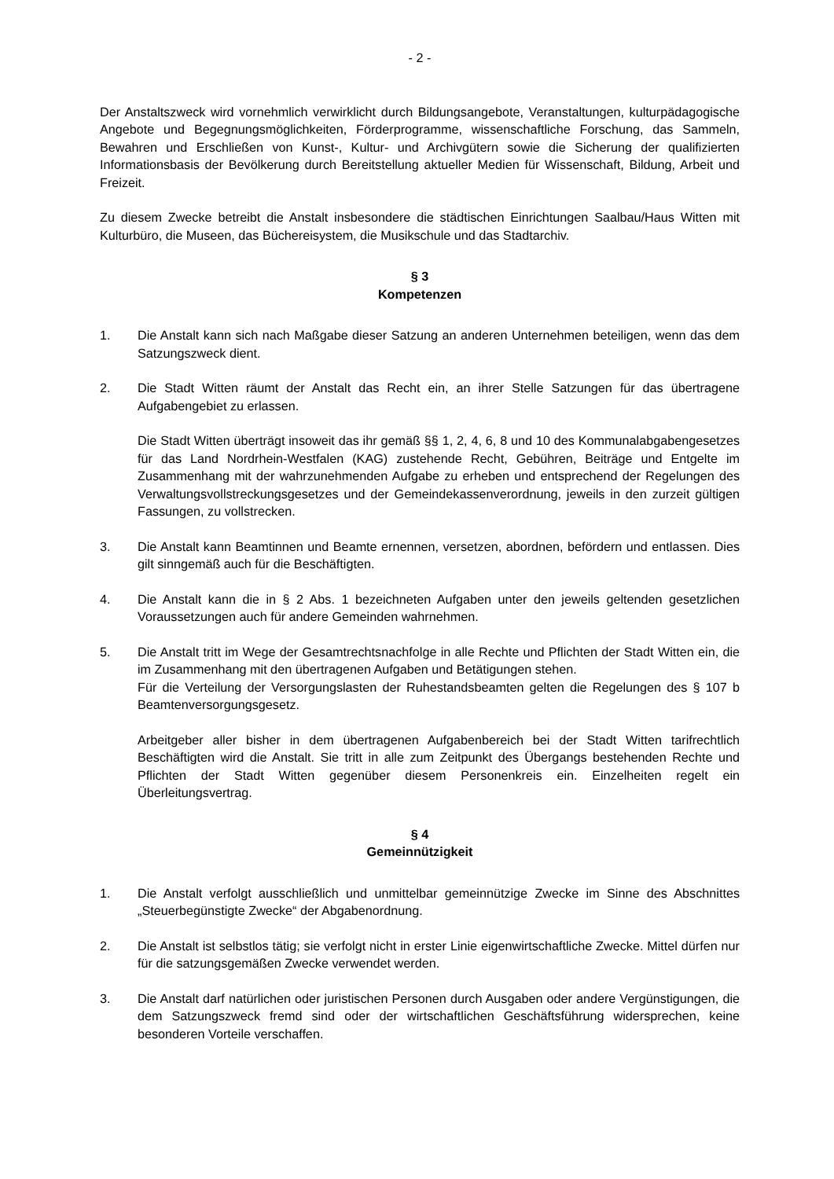- 2 -
Der Anstaltszweck wird vornehmlich verwirklicht durch Bildungsangebote, Veranstaltungen, kulturpädagogische Angebote und Begegnungsmöglichkeiten, Förderprogramme, wissenschaftliche Forschung, das Sammeln, Bewahren und Erschließen von Kunst-, Kultur- und Archivgütern sowie die Sicherung der qualifizierten Informationsbasis der Bevölkerung durch Bereitstellung aktueller Medien für Wissenschaft, Bildung, Arbeit und Freizeit.
Zu diesem Zwecke betreibt die Anstalt insbesondere die städtischen Einrichtungen Saalbau/Haus Witten mit Kulturbüro, die Museen, das Büchereisystem, die Musikschule und das Stadtarchiv.
§ 3
Kompetenzen
1. Die Anstalt kann sich nach Maßgabe dieser Satzung an anderen Unternehmen beteiligen, wenn das dem Satzungszweck dient.
2. Die Stadt Witten räumt der Anstalt das Recht ein, an ihrer Stelle Satzungen für das übertragene Aufgabengebiet zu erlassen.
Die Stadt Witten überträgt insoweit das ihr gemäß §§ 1, 2, 4, 6, 8 und 10 des Kommunalabgabengesetzes für das Land Nordrhein-Westfalen (KAG) zustehende Recht, Gebühren, Beiträge und Entgelte im Zusammenhang mit der wahrzunehmenden Aufgabe zu erheben und entsprechend der Regelungen des Verwaltungsvollstreckungsgesetzes und der Gemeindekassenverordnung, jeweils in den zurzeit gültigen Fassungen, zu vollstrecken.
3. Die Anstalt kann Beamtinnen und Beamte ernennen, versetzen, abordnen, befördern und entlassen. Dies gilt sinngemäß auch für die Beschäftigten.
4. Die Anstalt kann die in § 2 Abs. 1 bezeichneten Aufgaben unter den jeweils geltenden gesetzlichen Voraussetzungen auch für andere Gemeinden wahrnehmen.
5. Die Anstalt tritt im Wege der Gesamtrechtsnachfolge in alle Rechte und Pflichten der Stadt Witten ein, die im Zusammenhang mit den übertragenen Aufgaben und Betätigungen stehen.
Für die Verteilung der Versorgungslasten der Ruhestandsbeamten gelten die Regelungen des § 107 b Beamtenversorgungsgesetz.
Arbeitgeber aller bisher in dem übertragenen Aufgabenbereich bei der Stadt Witten tarifrechtlich Beschäftigten wird die Anstalt. Sie tritt in alle zum Zeitpunkt des Übergangs bestehenden Rechte und Pflichten der Stadt Witten gegenüber diesem Personenkreis ein. Einzelheiten regelt ein Überleitungsvertrag.
§ 4
Gemeinnützigkeit
1. Die Anstalt verfolgt ausschließlich und unmittelbar gemeinnützige Zwecke im Sinne des Abschnittes „Steuerbegünstigte Zwecke“ der Abgabenordnung.
2. Die Anstalt ist selbstlos tätig; sie verfolgt nicht in erster Linie eigenwirtschaftliche Zwecke. Mittel dürfen nur für die satzungsgemäßen Zwecke verwendet werden.
3. Die Anstalt darf natürlichen oder juristischen Personen durch Ausgaben oder andere Vergünstigungen, die dem Satzungszweck fremd sind oder der wirtschaftlichen Geschäftsführung widersprechen, keine besonderen Vorteile verschaffen.